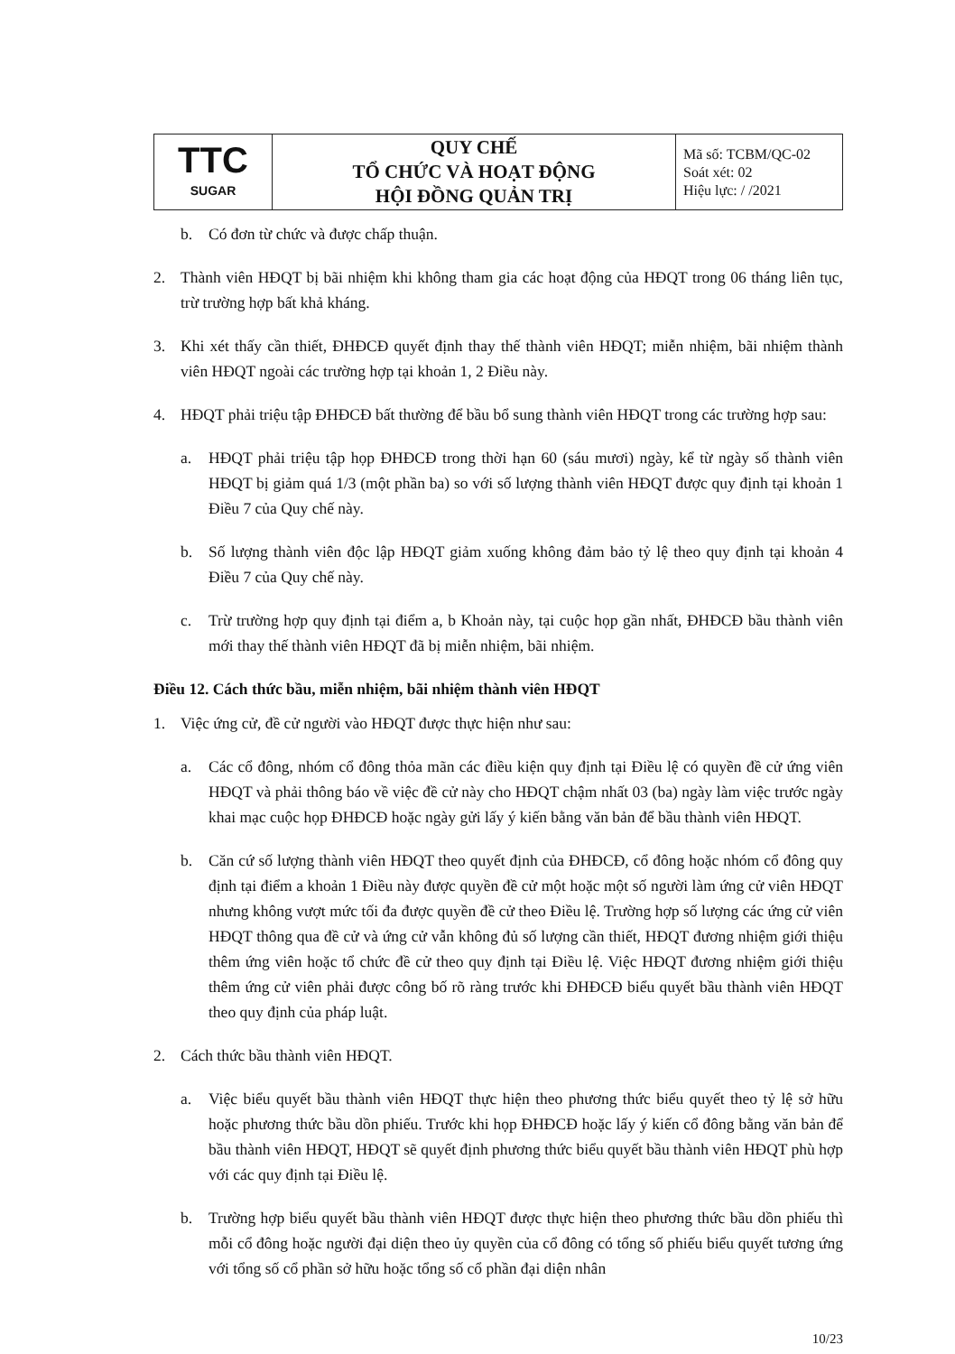| TTC SUGAR | QUY CHẾ TỔ CHỨC VÀ HOẠT ĐỘNG HỘI ĐỒNG QUẢN TRỊ | Mã số: TCBM/QC-02 Soát xét: 02 Hiệu lực: / /2021 |
b. Có đơn từ chức và được chấp thuận.
2. Thành viên HĐQT bị bãi nhiệm khi không tham gia các hoạt động của HĐQT trong 06 tháng liên tục, trừ trường hợp bất khả kháng.
3. Khi xét thấy cần thiết, ĐHĐCĐ quyết định thay thế thành viên HĐQT; miễn nhiệm, bãi nhiệm thành viên HĐQT ngoài các trường hợp tại khoản 1, 2 Điều này.
4. HĐQT phải triệu tập ĐHĐCĐ bất thường để bầu bổ sung thành viên HĐQT trong các trường hợp sau:
a. HĐQT phải triệu tập họp ĐHĐCĐ trong thời hạn 60 (sáu mươi) ngày, kể từ ngày số thành viên HĐQT bị giảm quá 1/3 (một phần ba) so với số lượng thành viên HĐQT được quy định tại khoản 1 Điều 7 của Quy chế này.
b. Số lượng thành viên độc lập HĐQT giảm xuống không đảm bảo tỷ lệ theo quy định tại khoản 4 Điều 7 của Quy chế này.
c. Trừ trường hợp quy định tại điểm a, b Khoản này, tại cuộc họp gần nhất, ĐHĐCĐ bầu thành viên mới thay thế thành viên HĐQT đã bị miễn nhiệm, bãi nhiệm.
Điều 12. Cách thức bầu, miễn nhiệm, bãi nhiệm thành viên HĐQT
1. Việc ứng cử, đề cử người vào HĐQT được thực hiện như sau:
a. Các cổ đông, nhóm cổ đông thỏa mãn các điều kiện quy định tại Điều lệ có quyền đề cử ứng viên HĐQT và phải thông báo về việc đề cử này cho HĐQT chậm nhất 03 (ba) ngày làm việc trước ngày khai mạc cuộc họp ĐHĐCĐ hoặc ngày gửi lấy ý kiến bằng văn bản để bầu thành viên HĐQT.
b. Căn cứ số lượng thành viên HĐQT theo quyết định của ĐHĐCĐ, cổ đông hoặc nhóm cổ đông quy định tại điểm a khoản 1 Điều này được quyền đề cử một hoặc một số người làm ứng cử viên HĐQT nhưng không vượt mức tối đa được quyền đề cử theo Điều lệ. Trường hợp số lượng các ứng cử viên HĐQT thông qua đề cử và ứng cử vẫn không đủ số lượng cần thiết, HĐQT đương nhiệm giới thiệu thêm ứng viên hoặc tổ chức đề cử theo quy định tại Điều lệ. Việc HĐQT đương nhiệm giới thiệu thêm ứng cử viên phải được công bố rõ ràng trước khi ĐHĐCĐ biểu quyết bầu thành viên HĐQT theo quy định của pháp luật.
2. Cách thức bầu thành viên HĐQT.
a. Việc biểu quyết bầu thành viên HĐQT thực hiện theo phương thức biểu quyết theo tỷ lệ sở hữu hoặc phương thức bầu dồn phiếu. Trước khi họp ĐHĐCĐ hoặc lấy ý kiến cổ đông bằng văn bản để bầu thành viên HĐQT, HĐQT sẽ quyết định phương thức biểu quyết bầu thành viên HĐQT phù hợp với các quy định tại Điều lệ.
b. Trường hợp biểu quyết bầu thành viên HĐQT được thực hiện theo phương thức bầu dồn phiếu thì mỗi cổ đông hoặc người đại diện theo ủy quyền của cổ đông có tổng số phiếu biểu quyết tương ứng với tổng số cổ phần sở hữu hoặc tổng số cổ phần đại diện nhân
10/23